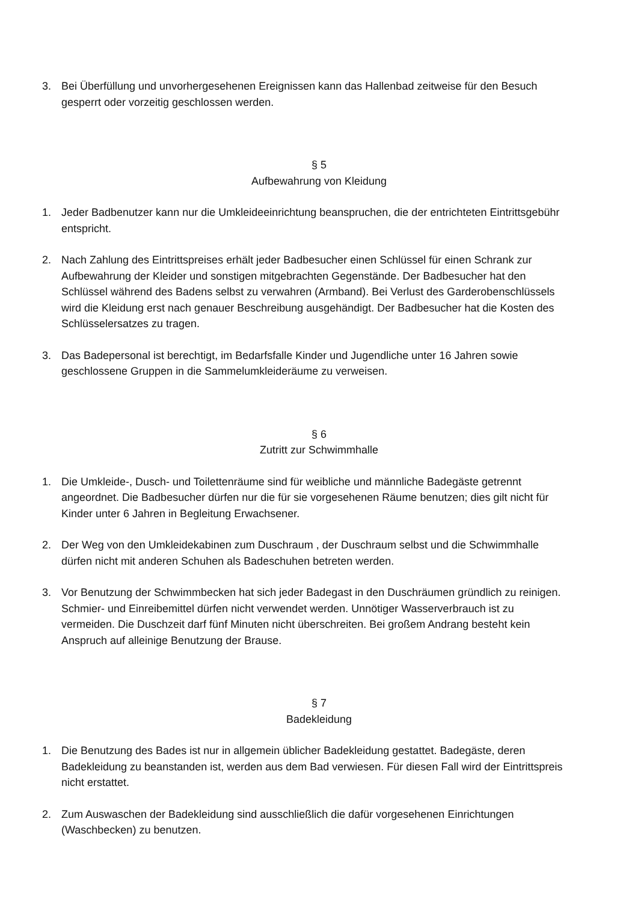3. Bei Überfüllung und unvorhergesehenen Ereignissen kann das Hallenbad zeitweise für den Besuch gesperrt oder vorzeitig geschlossen werden.
§ 5
Aufbewahrung von Kleidung
1. Jeder Badbenutzer kann nur die Umkleideeinrichtung beanspruchen, die der entrichteten Eintrittsgebühr entspricht.
2. Nach Zahlung des Eintrittspreises erhält jeder Badbesucher einen Schlüssel für einen Schrank zur Aufbewahrung der Kleider und sonstigen mitgebrachten Gegenstände. Der Badbesucher hat den Schlüssel während des Badens selbst zu verwahren (Armband). Bei Verlust des Garderobenschlüssels wird die Kleidung erst nach genauer Beschreibung ausgehändigt. Der Badbesucher hat die Kosten des Schlüsselersatzes zu tragen.
3. Das Badepersonal ist berechtigt, im Bedarfsfalle Kinder und Jugendliche unter 16 Jahren sowie geschlossene Gruppen in die Sammelumkleideräume zu verweisen.
§ 6
Zutritt zur Schwimmhalle
1. Die Umkleide-, Dusch- und Toilettenräume sind für weibliche und männliche Badegäste getrennt angeordnet. Die Badbesucher dürfen nur die für sie vorgesehenen Räume benutzen; dies gilt nicht für Kinder unter 6 Jahren in Begleitung Erwachsener.
2. Der Weg von den Umkleidekabinen zum Duschraum , der Duschraum selbst und die Schwimmhalle dürfen nicht mit anderen Schuhen als Badeschuhen betreten werden.
3. Vor Benutzung der Schwimmbecken hat sich jeder Badegast in den Duschräumen gründlich zu reinigen. Schmier- und Einreibemittel dürfen nicht verwendet werden. Unnötiger Wasserverbrauch ist zu vermeiden. Die Duschzeit darf fünf Minuten nicht überschreiten. Bei großem Andrang besteht kein Anspruch auf alleinige Benutzung der Brause.
§ 7
Badekleidung
1. Die Benutzung des Bades ist nur in allgemein üblicher Badekleidung gestattet. Badegäste, deren Badekleidung zu beanstanden ist, werden aus dem Bad verwiesen. Für diesen Fall wird der Eintrittspreis nicht erstattet.
2. Zum Auswaschen der Badekleidung sind ausschließlich die dafür vorgesehenen Einrichtungen (Waschbecken) zu benutzen.